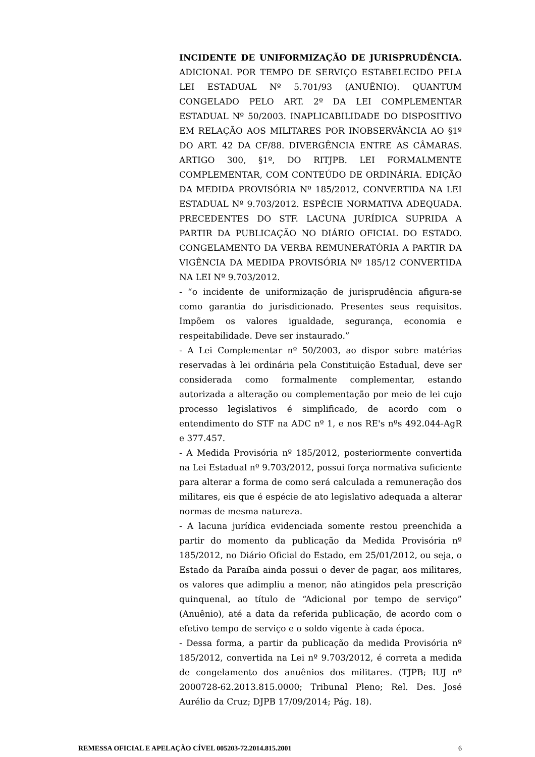INCIDENTE DE UNIFORMIZAÇÃO DE JURISPRUDÊNCIA. ADICIONAL POR TEMPO DE SERVIÇO ESTABELECIDO PELA LEI ESTADUAL Nº 5.701/93 (ANUÊNIO). QUANTUM CONGELADO PELO ART. 2º DA LEI COMPLEMENTAR ESTADUAL Nº 50/2003. INAPLICABILIDADE DO DISPOSITIVO EM RELAÇÃO AOS MILITARES POR INOBSERVÂNCIA AO §1º DO ART. 42 DA CF/88. DIVERGÊNCIA ENTRE AS CÂMARAS. ARTIGO 300, §1º, DO RITJPB. LEI FORMALMENTE COMPLEMENTAR, COM CONTEÚDO DE ORDINÁRIA. EDIÇÃO DA MEDIDA PROVISÓRIA Nº 185/2012, CONVERTIDA NA LEI ESTADUAL Nº 9.703/2012. ESPÉCIE NORMATIVA ADEQUADA. PRECEDENTES DO STF. LACUNA JURÍDICA SUPRIDA A PARTIR DA PUBLICAÇÃO NO DIÁRIO OFICIAL DO ESTADO. CONGELAMENTO DA VERBA REMUNERATÓRIA A PARTIR DA VIGÊNCIA DA MEDIDA PROVISÓRIA Nº 185/12 CONVERTIDA NA LEI Nº 9.703/2012.
- “o incidente de uniformização de jurisprudência afigura-se como garantia do jurisdicionado. Presentes seus requisitos. Impõem os valores igualdade, segurança, economia e respeitabilidade. Deve ser instaurado.”
- A Lei Complementar nº 50/2003, ao dispor sobre matérias reservadas à lei ordinária pela Constituição Estadual, deve ser considerada como formalmente complementar, estando autorizada a alteração ou complementação por meio de lei cujo processo legislativos é simplificado, de acordo com o entendimento do STF na ADC nº 1, e nos RE's nºs 492.044-AgR e 377.457.
- A Medida Provisória nº 185/2012, posteriormente convertida na Lei Estadual nº 9.703/2012, possui força normativa suficiente para alterar a forma de como será calculada a remuneração dos militares, eis que é espécie de ato legislativo adequada a alterar normas de mesma natureza.
- A lacuna jurídica evidenciada somente restou preenchida a partir do momento da publicação da Medida Provisória nº 185/2012, no Diário Oficial do Estado, em 25/01/2012, ou seja, o Estado da Paraíba ainda possui o dever de pagar, aos militares, os valores que adimpliu a menor, não atingidos pela prescrição quinquenal, ao título de “Adicional por tempo de serviço” (Anuênio), até a data da referida publicação, de acordo com o efetivo tempo de serviço e o soldo vigente à cada época.
- Dessa forma, a partir da publicação da medida Provisória nº 185/2012, convertida na Lei nº 9.703/2012, é correta a medida de congelamento dos anuênios dos militares. (TJPB; IUJ nº 2000728-62.2013.815.0000; Tribunal Pleno; Rel. Des. José Aurélio da Cruz; DJPB 17/09/2014; Pág. 18).
REMESSA OFICIAL E APELAÇÃO CÍVEL 005203-72.2014.815.2001 6